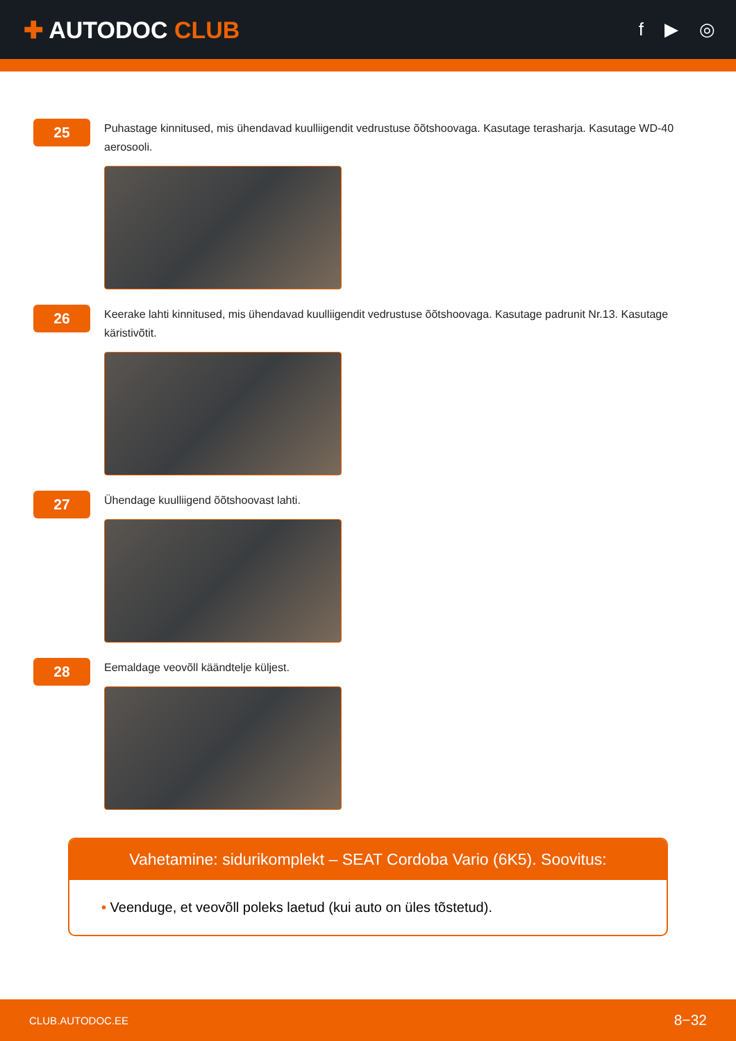✚ AUTODOC CLUB
f ▶ ◎
25
Puhastage kinnitused, mis ühendavad kuulliigendit vedrustuse õõtshoovaga. Kasutage terasharja. Kasutage WD-40 aerosooli.
26
Keerake lahti kinnitused, mis ühendavad kuulliigendit vedrustuse õõtshoovaga. Kasutage padrunit Nr.13. Kasutage käristivõtit.
27
Ühendage kuulliigend õõtshoovast lahti.
28
Eemaldage veovõll käändtelje küljest.
Vahetamine: sidurikomplekt – SEAT Cordoba Vario (6K5). Soovitus:
• Veenduge, et veovõll poleks laetud (kui auto on üles tõstetud).
CLUB.AUTODOC.EE 8−32